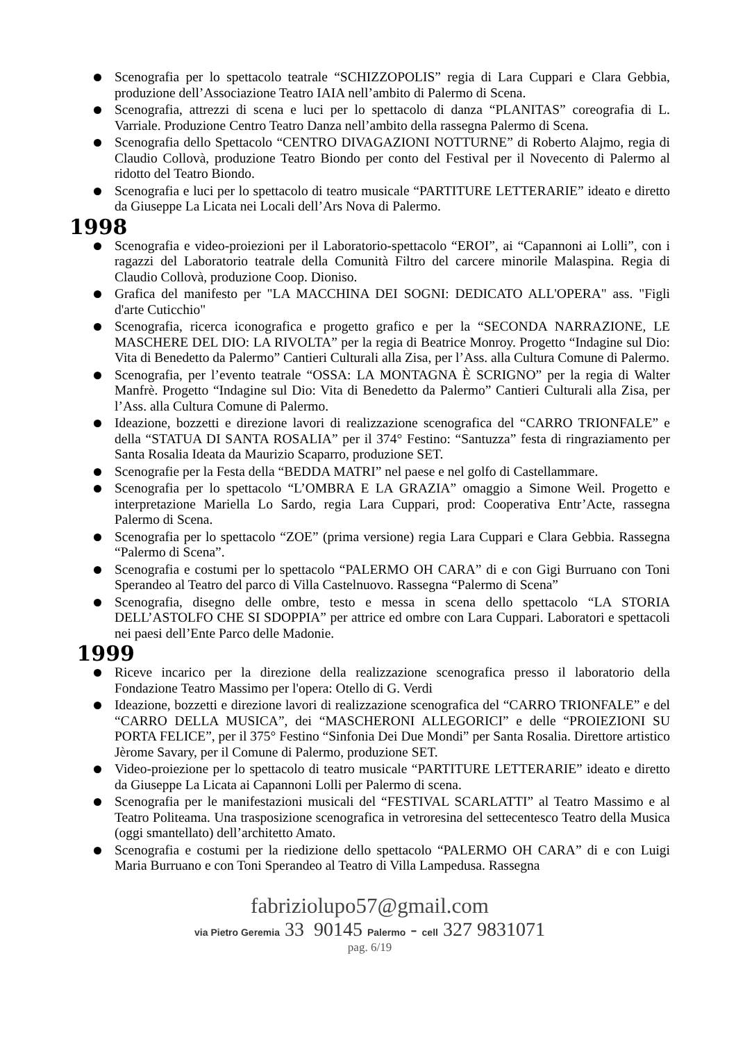Scenografia per lo spettacolo teatrale “SCHIZZOPOLIS” regia di Lara Cuppari e Clara Gebbia, produzione dell’Associazione Teatro IAIA nell’ambito di Palermo di Scena.
Scenografia, attrezzi di scena e luci per lo spettacolo di danza “PLANITAS” coreografia di L. Varriale. Produzione Centro Teatro Danza nell’ambito della rassegna Palermo di Scena.
Scenografia dello Spettacolo “CENTRO DIVAGAZIONI NOTTURNE” di Roberto Alajmo, regia di Claudio Collovà, produzione Teatro Biondo per conto del Festival per il Novecento di Palermo al ridotto del Teatro Biondo.
Scenografia e luci per lo spettacolo di teatro musicale “PARTITURE LETTERARIE” ideato e diretto da Giuseppe La Licata nei Locali dell’Ars Nova di Palermo.
1998
Scenografia e video-proiezioni per il Laboratorio-spettacolo “EROI”, ai “Capannoni ai Lolli”, con i ragazzi del Laboratorio teatrale della Comunità Filtro del carcere minorile Malaspina. Regia di Claudio Collovà, produzione Coop. Dioniso.
Grafica del manifesto per "LA MACCHINA DEI SOGNI: DEDICATO ALL'OPERA" ass. "Figli d'arte Cuticchio"
Scenografia, ricerca iconografica e progetto grafico e per la “SECONDA NARRAZIONE, LE MASCHERE DEL DIO: LA RIVOLTA” per la regia di Beatrice Monroy. Progetto “Indagine sul Dio: Vita di Benedetto da Palermo” Cantieri Culturali alla Zisa, per l’Ass. alla Cultura Comune di Palermo.
Scenografia, per l’evento teatrale “OSSA: LA MONTAGNA È SCRIGNO” per la regia di Walter Manfrè. Progetto “Indagine sul Dio: Vita di Benedetto da Palermo” Cantieri Culturali alla Zisa, per l’Ass. alla Cultura Comune di Palermo.
Ideazione, bozzetti e direzione lavori di realizzazione scenografica del “CARRO TRIONFALE” e della “STATUA DI SANTA ROSALIA” per il 374° Festino: “Santuzza” festa di ringraziamento per Santa Rosalia Ideata da Maurizio Scaparro, produzione SET.
Scenografie per la Festa della “BEDDA MATRI” nel paese e nel golfo di Castellammare.
Scenografia per lo spettacolo “L’OMBRA E LA GRAZIA” omaggio a Simone Weil. Progetto e interpretazione Mariella Lo Sardo, regia Lara Cuppari, prod: Cooperativa Entr’Acte, rassegna Palermo di Scena.
Scenografia per lo spettacolo “ZOE” (prima versione) regia Lara Cuppari e Clara Gebbia. Rassegna “Palermo di Scena”.
Scenografia e costumi per lo spettacolo “PALERMO OH CARA” di e con Gigi Burruano con Toni Sperandeo al Teatro del parco di Villa Castelnuovo. Rassegna “Palermo di Scena”
Scenografia, disegno delle ombre, testo e messa in scena dello spettacolo “LA STORIA DELL’ASTOLFO CHE SI SDOPPIA” per attrice ed ombre con Lara Cuppari. Laboratori e spettacoli nei paesi dell’Ente Parco delle Madonie.
1999
Riceve incarico per la direzione della realizzazione scenografica presso il laboratorio della Fondazione Teatro Massimo per l'opera: Otello di G. Verdi
Ideazione, bozzetti e direzione lavori di realizzazione scenografica del “CARRO TRIONFALE” e del “CARRO DELLA MUSICA”, dei “MASCHERONI ALLEGORICI” e delle “PROIEZIONI SU PORTA FELICE”, per il 375° Festino “Sinfonia Dei Due Mondi” per Santa Rosalia. Direttore artistico Jèrome Savary, per il Comune di Palermo, produzione SET.
Video-proiezione per lo spettacolo di teatro musicale “PARTITURE LETTERARIE” ideato e diretto da Giuseppe La Licata ai Capannoni Lolli per Palermo di scena.
Scenografia per le manifestazioni musicali del “FESTIVAL SCARLATTI” al Teatro Massimo e al Teatro Politeama. Una trasposizione scenografica in vetroresina del settecentesco Teatro della Musica (oggi smantellato) dell’architetto Amato.
Scenografia e costumi per la riedizione dello spettacolo “PALERMO OH CARA” di e con Luigi Maria Burruano e con Toni Sperandeo al Teatro di Villa Lampedusa. Rassegna
fabriziolupo57@gmail.com
via Pietro Geremia 33 90145 Palermo - cell 327 9831071
pag. 6/19